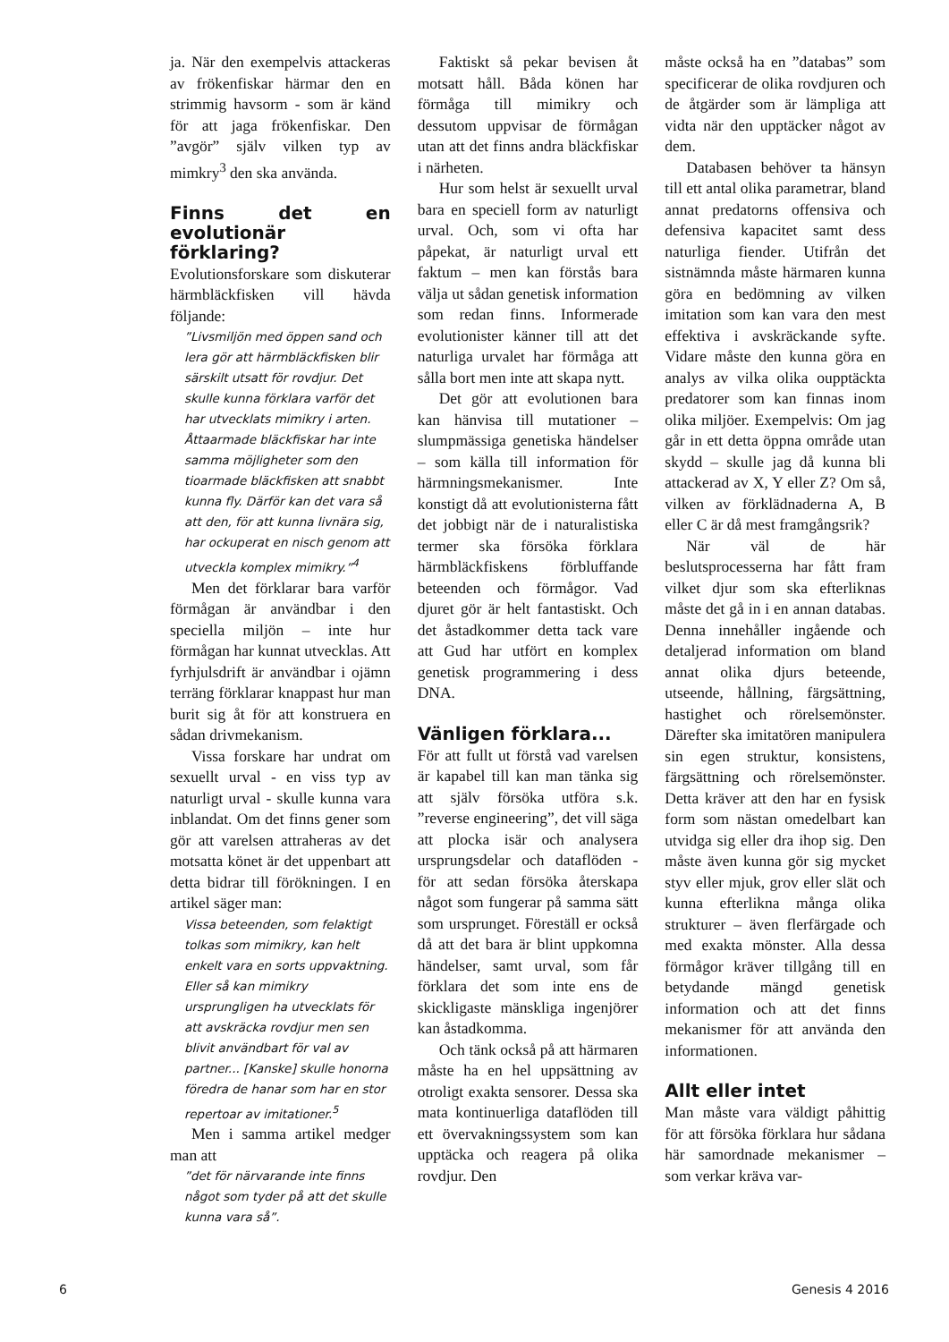ja. När den exempelvis attackeras av frökenfiskar härmar den en strimmig havsorm - som är känd för att jaga frökenfiskar. Den ”avgör” själv vilken typ av mimkry<sup>3</sup> den ska använda.
Finns det en evolutionär förklaring?
Evolutionsforskare som diskuterar härmbläckfisken vill hävda följande:
”Livsmiljön med öppen sand och lera gör att härmbläckfisken blir särskilt utsatt för rovdjur. Det skulle kunna förklara varför det har utvecklats mimikry i arten. Åttaarmade bläckfiskar har inte samma möjligheter som den tioarmade bläckfisken att snabbt kunna fly. Därför kan det vara så att den, för att kunna livnära sig, har ockuperat en nisch genom att utveckla komplex mimikry.”<sup>4</sup>
Men det förklarar bara varför förmågan är användbar i den speciella miljön – inte hur förmågan har kunnat utvecklas. Att fyrhjulsdrift är användbar i ojämn terräng förklarar knappast hur man burit sig åt för att konstruera en sådan drivmekanism.
Vissa forskare har undrat om sexuellt urval - en viss typ av naturligt urval - skulle kunna vara inblandat. Om det finns gener som gör att varelsen attraheras av det motsatta könet är det uppenbart att detta bidrar till förökningen. I en artikel säger man:
Vissa beteenden, som felaktigt tolkas som mimikry, kan helt enkelt vara en sorts uppvaktning. Eller så kan mimikry ursprungligen ha utvecklats för att avskräcka rovdjur men sen blivit användbart för val av partner... [Kanske] skulle honorna föredra de hanar som har en stor repertoar av imitationer.<sup>5</sup>
Men i samma artikel medger man att
”det för närvarande inte finns något som tyder på att det skulle kunna vara så”.
Faktiskt så pekar bevisen åt motsatt håll. Båda könen har förmåga till mimikry och dessutom uppvisar de förmågan utan att det finns andra bläckfiskar i närheten.
Hur som helst är sexuellt urval bara en speciell form av naturligt urval. Och, som vi ofta har påpekat, är naturligt urval ett faktum – men kan förstås bara välja ut sådan genetisk information som redan finns. Informerade evolutionister känner till att det naturliga urvalet har förmåga att sålla bort men inte att skapa nytt.
Det gör att evolutionen bara kan hänvisa till mutationer – slumpmässiga genetiska händelser – som källa till information för härmningsmekanismer. Inte konstigt då att evolutionisterna fått det jobbigt när de i naturalistiska termer ska försöka förklara härmbläckfiskens förbluffande beteenden och förmågor. Vad djuret gör är helt fantastiskt. Och det åstadkommer detta tack vare att Gud har utfört en komplex genetisk programmering i dess DNA.
Vänligen förklara...
För att fullt ut förstå vad varelsen är kapabel till kan man tänka sig att själv försöka utföra s.k. ”reverse engineering”, det vill säga att plocka isär och analysera ursprungsdelar och dataflöden - för att sedan försöka återskapa något som fungerar på samma sätt som ursprunget. Föreställ er också då att det bara är blint uppkomna händelser, samt urval, som får förklara det som inte ens de skickligaste mänskliga ingenjörer kan åstadkomma.
Och tänk också på att härmaren måste ha en hel uppsättning av otroligt exakta sensorer. Dessa ska mata kontinuerliga dataflöden till ett övervakningssystem som kan upptäcka och reagera på olika rovdjur. Den
måste också ha en ”databas” som specificerar de olika rovdjuren och de åtgärder som är lämpliga att vidta när den upptäcker något av dem.
Databasen behöver ta hänsyn till ett antal olika parametrar, bland annat predatorns offensiva och defensiva kapacitet samt dess naturliga fiender. Utifrån det sistnämnda måste härmaren kunna göra en bedömning av vilken imitation som kan vara den mest effektiva i avskräckande syfte. Vidare måste den kunna göra en analys av vilka olika oupptäckta predatorer som kan finnas inom olika miljöer. Exempelvis: Om jag går in ett detta öppna område utan skydd – skulle jag då kunna bli attackerad av X, Y eller Z? Om så, vilken av förklädnaderna A, B eller C är då mest framgångsrik?
När väl de här beslutsprocesserna har fått fram vilket djur som ska efterliknas måste det gå in i en annan databas. Denna innehåller ingående och detaljerad information om bland annat olika djurs beteende, utseende, hållning, färgsättning, hastighet och rörelsemönster. Därefter ska imitatören manipulera sin egen struktur, konsistens, färgsättning och rörelsemönster. Detta kräver att den har en fysisk form som nästan omedelbart kan utvidga sig eller dra ihop sig. Den måste även kunna gör sig mycket styv eller mjuk, grov eller slät och kunna efterlikna många olika strukturer – även flerfärgade och med exakta mönster. Alla dessa förmågor kräver tillgång till en betydande mängd genetisk information och att det finns mekanismer för att använda den informationen.
Allt eller intet
Man måste vara väldigt påhittig för att försöka förklara hur sådana här samordnade mekanismer – som verkar kräva var-
6 Genesis 4 2016